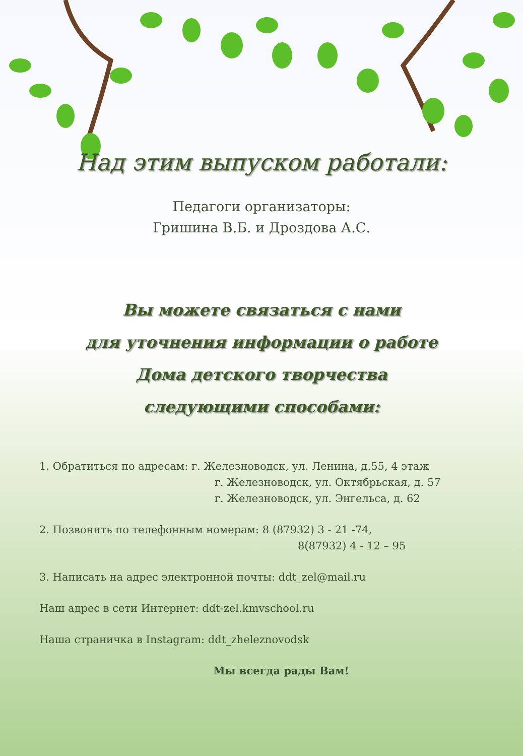Над этим выпуском работали:
Педагоги организаторы:
Гришина В.Б. и Дроздова А.С.
Вы можете связаться с нами
для уточнения информации о работе
Дома детского творчества
следующими способами:
1. Обратиться по адресам: г. Железноводск, ул. Ленина, д.55, 4 этаж
г. Железноводск, ул. Октябрьская, д. 57
г. Железноводск, ул. Энгельса, д. 62
2. Позвонить по телефонным номерам: 8 (87932) 3 - 21 -74,
8(87932) 4 - 12 – 95
3. Написать на адрес электронной почты: ddt_zel@mail.ru
Наш адрес в сети Интернет: ddt-zel.kmvschool.ru
Наша страничка в Instagram: ddt_zheleznovodsk
Мы всегда рады Вам!